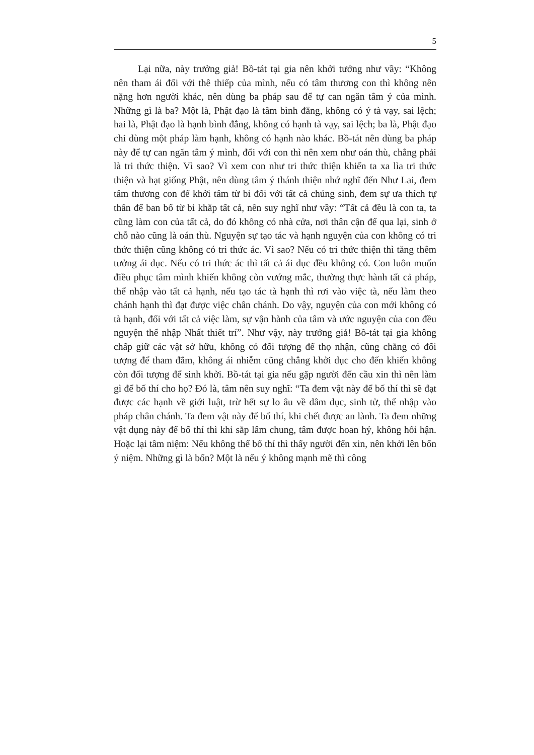5
Lại nữa, này trưởng giả! Bồ-tát tại gia nên khởi tưởng như vầy: “Không nên tham ái đối với thê thiếp của mình, nếu có tâm thương con thì không nên nặng hơn người khác, nên dùng ba pháp sau để tự can ngăn tâm ý của mình. Những gì là ba? Một là, Phật đạo là tâm bình đẳng, không có ý tà vạy, sai lệch; hai là, Phật đạo là hạnh bình đẳng, không có hạnh tà vạy, sai lệch; ba là, Phật đạo chỉ dùng một pháp làm hạnh, không có hạnh nào khác. Bồ-tát nên dùng ba pháp này để tự can ngăn tâm ý mình, đối với con thì nên xem như oán thù, chẳng phải là tri thức thiện. Vì sao? Vì xem con như tri thức thiện khiến ta xa lìa tri thức thiện và hạt giống Phật, nên dùng tâm ý thánh thiện nhớ nghĩ đến Như Lai, đem tâm thương con để khởi tâm từ bi đối với tất cả chúng sinh, đem sự ưa thích tự thân để ban bố từ bi khắp tất cả, nên suy nghĩ như vầy: “Tất cả đều là con ta, ta cũng làm con của tất cả, do đó không có nhà cửa, nơi thân cận để qua lại, sinh ở chỗ nào cũng là oán thù. Nguyện sự tạo tác và hạnh nguyện của con không có tri thức thiện cũng không có tri thức ác. Vì sao? Nếu có tri thức thiện thì tăng thêm tưởng ái dục. Nếu có tri thức ác thì tất cả ái dục đều không có. Con luôn muốn điều phục tâm mình khiến không còn vướng mắc, thường thực hành tất cả pháp, thể nhập vào tất cả hạnh, nếu tạo tác tà hạnh thì rơi vào việc tà, nếu làm theo chánh hạnh thì đạt được việc chân chánh. Do vậy, nguyện của con mới không có tà hạnh, đối với tất cả việc làm, sự vận hành của tâm và ước nguyện của con đều nguyện thể nhập Nhất thiết trí”. Như vậy, này trưởng giả! Bồ-tát tại gia không chấp giữ các vật sở hữu, không có đối tượng để thọ nhận, cũng chẳng có đối tượng để tham đắm, không ái nhiễm cũng chẳng khởi dục cho đến khiến không còn đối tượng để sinh khởi. Bồ-tát tại gia nếu gặp người đến cầu xin thì nên làm gì để bố thí cho họ? Đó là, tâm nên suy nghĩ: “Ta đem vật này để bố thí thì sẽ đạt được các hạnh về giới luật, trừ hết sự lo âu về dâm dục, sinh tử, thể nhập vào pháp chân chánh. Ta đem vật này để bố thí, khi chết được an lành. Ta đem những vật dụng này để bố thí thì khi sắp lâm chung, tâm được hoan hỷ, không hối hận. Hoặc lại tâm niệm: Nếu không thể bố thí thì thấy người đến xin, nên khởi lên bốn ý niệm. Những gì là bốn? Một là nếu ý không mạnh mẽ thì công